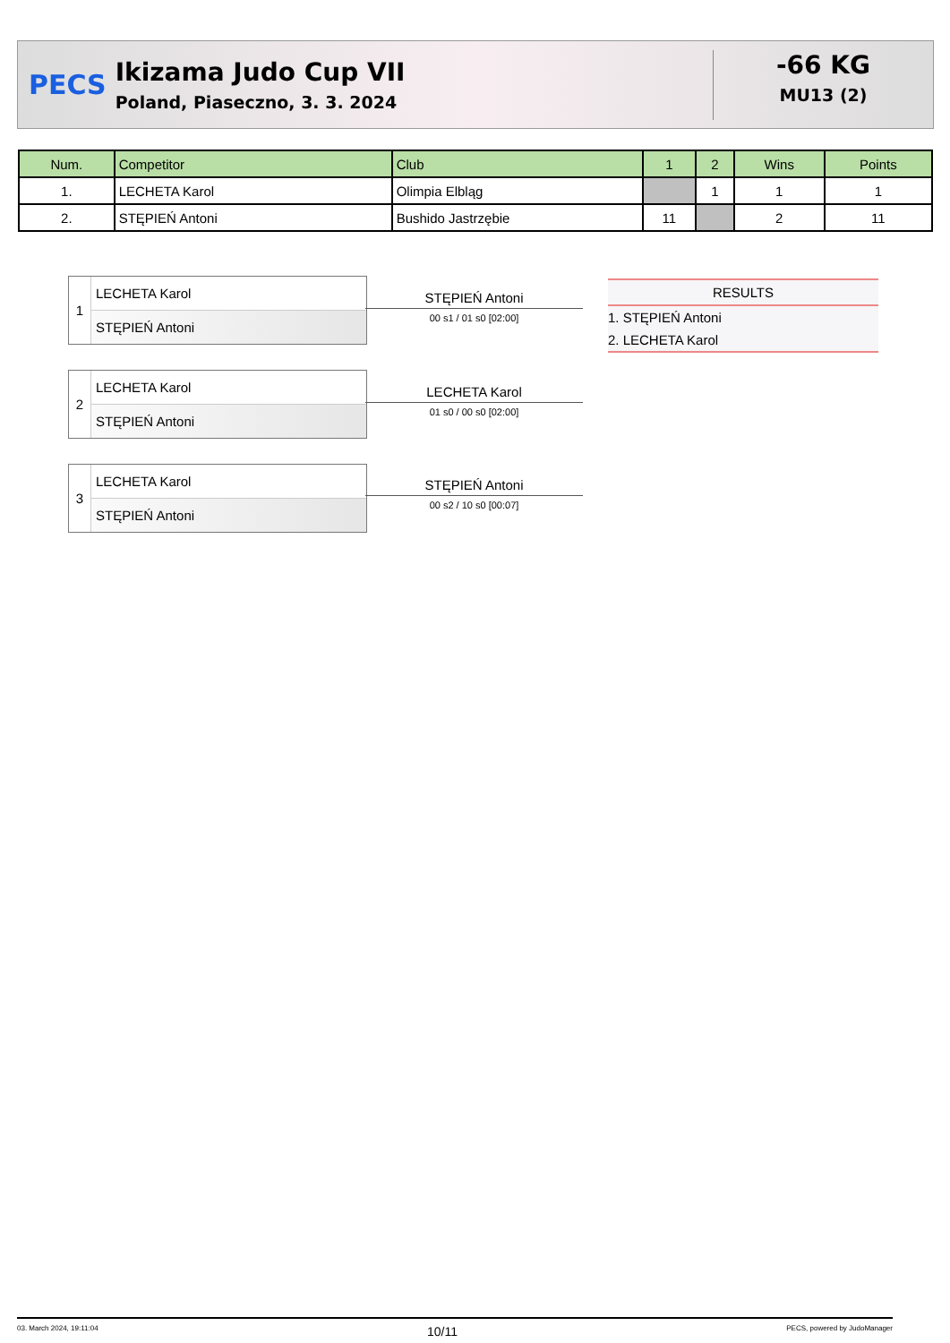PECS
Ikizama Judo Cup VII
Poland, Piaseczno, 3. 3. 2024
-66 KG
MU13 (2)
| Num. | Competitor | Club | 1 | 2 | Wins | Points |
| --- | --- | --- | --- | --- | --- | --- |
| 1. | LECHETA Karol | Olimpia Elbląg | | 1 | 1 | 1 |
| 2. | STĘPIEŃ Antoni | Bushido Jastrzębie | 11 | | 2 | 11 |
1
LECHETA Karol
STĘPIEŃ Antoni
STĘPIEŃ Antoni
00 s1 / 01 s0 [02:00]
RESULTS
1. STĘPIEŃ Antoni
2. LECHETA Karol
2
LECHETA Karol
STĘPIEŃ Antoni
LECHETA Karol
01 s0 / 00 s0 [02:00]
3
LECHETA Karol
STĘPIEŃ Antoni
STĘPIEŃ Antoni
00 s2 / 10 s0 [00:07]
03. March 2024, 19:11:04 10/11 PECS, powered by JudoManager